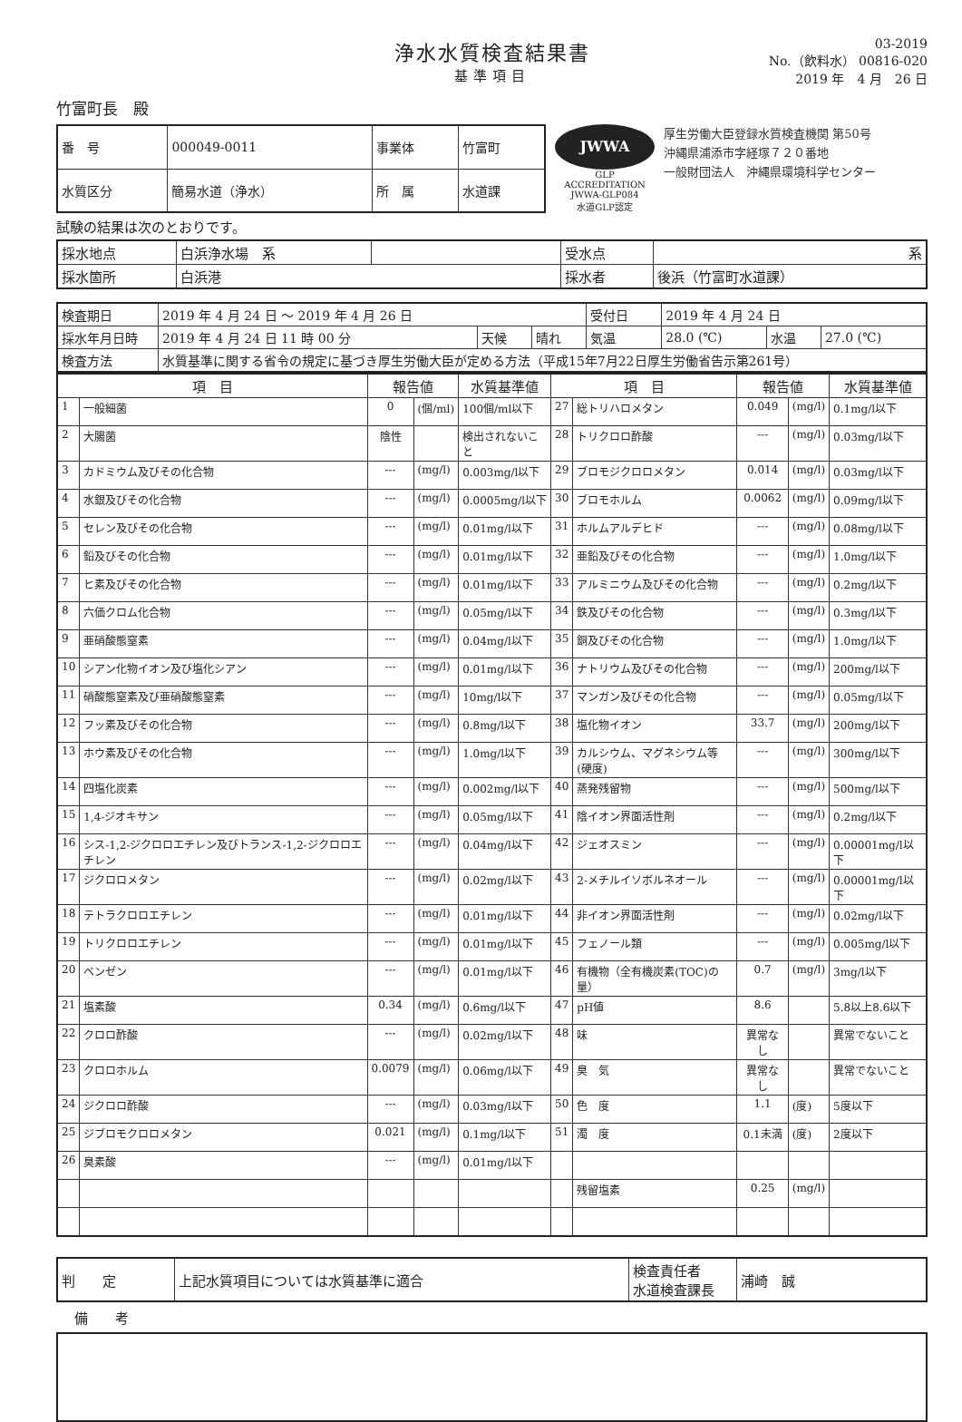浄水水質検査結果書
基準項目
03-2019
No.（飲料水） 00816-020
2019 年　4 月　26 日
竹富町長　殿
| 番 号 | 000049-0011 | 事業体 | 竹富町 |
| 水質区分 | 簡易水道（浄水） | 所 属 | 水道課 |
JWWA
GLP ACCREDITATION
JWWA-GLP084
水道GLP認定
厚生労働大臣登録水質検査機関 第50号
沖縄県浦添市字経塚７２０番地
一般財団法人　沖縄県環境科学センター
試験の結果は次のとおりです。
| 採水地点 | 白浜浄水場 系 | | 受水点 | 系 |
| 採水箇所 | 白浜港 | | 採水者 | 後浜（竹富町水道課） |
| 検査期日 | 2019 年 4 月 24 日 ～ 2019 年 4 月 26 日 | | | 受付日 | 2019 年 4 月 24 日 | | |
| 採水年月日時 | 2019 年 4 月 24 日 11 時 00 分 | 天候 | 晴れ | 気温 | 28.0 (℃) | 水温 | 27.0 (℃) |
| 検査方法 | 水質基準に関する省令の規定に基づき厚生労働大臣が定める方法（平成15年7月22日厚生労働省告示第261号） | | | | | | |
| 項 目 | | 報告値 | | 水質基準値 | 項 目 | | 報告値 | | 水質基準値 |
| --- | --- | --- | --- | --- | --- | --- | --- | --- | --- |
| 1 | 一般細菌 | 0 | (個/ml) | 100個/ml以下 | 27 | 総トリハロメタン | 0.049 | (mg/l) | 0.1mg/l以下 |
| 2 | 大腸菌 | 陰性 | | 検出されないこと | 28 | トリクロロ酢酸 | --- | (mg/l) | 0.03mg/l以下 |
| 3 | カドミウム及びその化合物 | --- | (mg/l) | 0.003mg/l以下 | 29 | ブロモジクロロメタン | 0.014 | (mg/l) | 0.03mg/l以下 |
| 4 | 水銀及びその化合物 | --- | (mg/l) | 0.0005mg/l以下 | 30 | ブロモホルム | 0.0062 | (mg/l) | 0.09mg/l以下 |
| 5 | セレン及びその化合物 | --- | (mg/l) | 0.01mg/l以下 | 31 | ホルムアルデヒド | --- | (mg/l) | 0.08mg/l以下 |
| 6 | 鉛及びその化合物 | --- | (mg/l) | 0.01mg/l以下 | 32 | 亜鉛及びその化合物 | --- | (mg/l) | 1.0mg/l以下 |
| 7 | ヒ素及びその化合物 | --- | (mg/l) | 0.01mg/l以下 | 33 | アルミニウム及びその化合物 | --- | (mg/l) | 0.2mg/l以下 |
| 8 | 六価クロム化合物 | --- | (mg/l) | 0.05mg/l以下 | 34 | 鉄及びその化合物 | --- | (mg/l) | 0.3mg/l以下 |
| 9 | 亜硝酸態窒素 | --- | (mg/l) | 0.04mg/l以下 | 35 | 銅及びその化合物 | --- | (mg/l) | 1.0mg/l以下 |
| 10 | シアン化物イオン及び塩化シアン | --- | (mg/l) | 0.01mg/l以下 | 36 | ナトリウム及びその化合物 | --- | (mg/l) | 200mg/l以下 |
| 11 | 硝酸態窒素及び亜硝酸態窒素 | --- | (mg/l) | 10mg/l以下 | 37 | マンガン及びその化合物 | --- | (mg/l) | 0.05mg/l以下 |
| 12 | フッ素及びその化合物 | --- | (mg/l) | 0.8mg/l以下 | 38 | 塩化物イオン | 33.7 | (mg/l) | 200mg/l以下 |
| 13 | ホウ素及びその化合物 | --- | (mg/l) | 1.0mg/l以下 | 39 | カルシウム、マグネシウム等(硬度) | --- | (mg/l) | 300mg/l以下 |
| 14 | 四塩化炭素 | --- | (mg/l) | 0.002mg/l以下 | 40 | 蒸発残留物 | --- | (mg/l) | 500mg/l以下 |
| 15 | 1,4-ジオキサン | --- | (mg/l) | 0.05mg/l以下 | 41 | 陰イオン界面活性剤 | --- | (mg/l) | 0.2mg/l以下 |
| 16 | シス-1,2-ジクロロエチレン及びトランス-1,2-ジクロロエチレン | --- | (mg/l) | 0.04mg/l以下 | 42 | ジェオスミン | --- | (mg/l) | 0.00001mg/l以下 |
| 17 | ジクロロメタン | --- | (mg/l) | 0.02mg/l以下 | 43 | 2-メチルイソボルネオール | --- | (mg/l) | 0.00001mg/l以下 |
| 18 | テトラクロロエチレン | --- | (mg/l) | 0.01mg/l以下 | 44 | 非イオン界面活性剤 | --- | (mg/l) | 0.02mg/l以下 |
| 19 | トリクロロエチレン | --- | (mg/l) | 0.01mg/l以下 | 45 | フェノール類 | --- | (mg/l) | 0.005mg/l以下 |
| 20 | ベンゼン | --- | (mg/l) | 0.01mg/l以下 | 46 | 有機物（全有機炭素(TOC)の量） | 0.7 | (mg/l) | 3mg/l以下 |
| 21 | 塩素酸 | 0.34 | (mg/l) | 0.6mg/l以下 | 47 | pH値 | 8.6 | | 5.8以上8.6以下 |
| 22 | クロロ酢酸 | --- | (mg/l) | 0.02mg/l以下 | 48 | 味 | 異常なし | | 異常でないこと |
| 23 | クロロホルム | 0.0079 | (mg/l) | 0.06mg/l以下 | 49 | 臭 気 | 異常なし | | 異常でないこと |
| 24 | ジクロロ酢酸 | --- | (mg/l) | 0.03mg/l以下 | 50 | 色 度 | 1.1 | (度) | 5度以下 |
| 25 | ジブロモクロロメタン | 0.021 | (mg/l) | 0.1mg/l以下 | 51 | 濁 度 | 0.1未満 | (度) | 2度以下 |
| 26 | 臭素酸 | --- | (mg/l) | 0.01mg/l以下 | | | | | |
| | | | | | | 残留塩素 | 0.25 | (mg/l) | |
| 判 定 | 上記水質項目については水質基準に適合 | 検査責任者 水道検査課長 | 浦崎 誠 |
備　　考